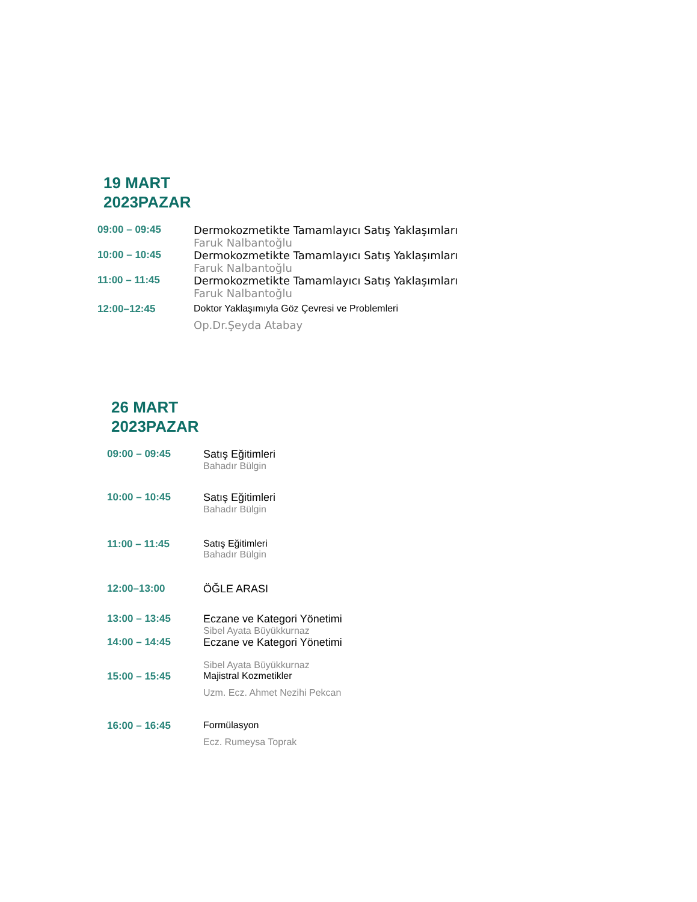19 MART
2023PAZAR
09:00 – 09:45 Dermokozmetikte Tamamlayıcı Satış Yaklaşımları
Faruk Nalbantoğlu
10:00 – 10:45 Dermokozmetikte Tamamlayıcı Satış Yaklaşımları
Faruk Nalbantoğlu
11:00 – 11:45 Dermokozmetikte Tamamlayıcı Satış Yaklaşımları
Faruk Nalbantoğlu
12:00–12:45 Doktor Yaklaşımıyla Göz Çevresi ve Problemleri
Op.Dr.Şeyda Atabay
26 MART
2023PAZAR
09:00 – 09:45 Satış Eğitimleri
Bahadır Bülgin
10:00 – 10:45 Satış Eğitimleri
Bahadır Bülgin
11:00 – 11:45 Satış Eğitimleri
Bahadır Bülgin
12:00–13:00 ÖĞLE ARASI
13:00 – 13:45 Eczane ve Kategori Yönetimi
Sibel Ayata Büyükkurnaz
14:00 – 14:45 Eczane ve Kategori Yönetimi
Sibel Ayata Büyükkurnaz
15:00 – 15:45 Majistral Kozmetikler
Uzm. Ecz. Ahmet Nezihi Pekcan
16:00 – 16:45 Formülasyon
Ecz. Rumeysa Toprak